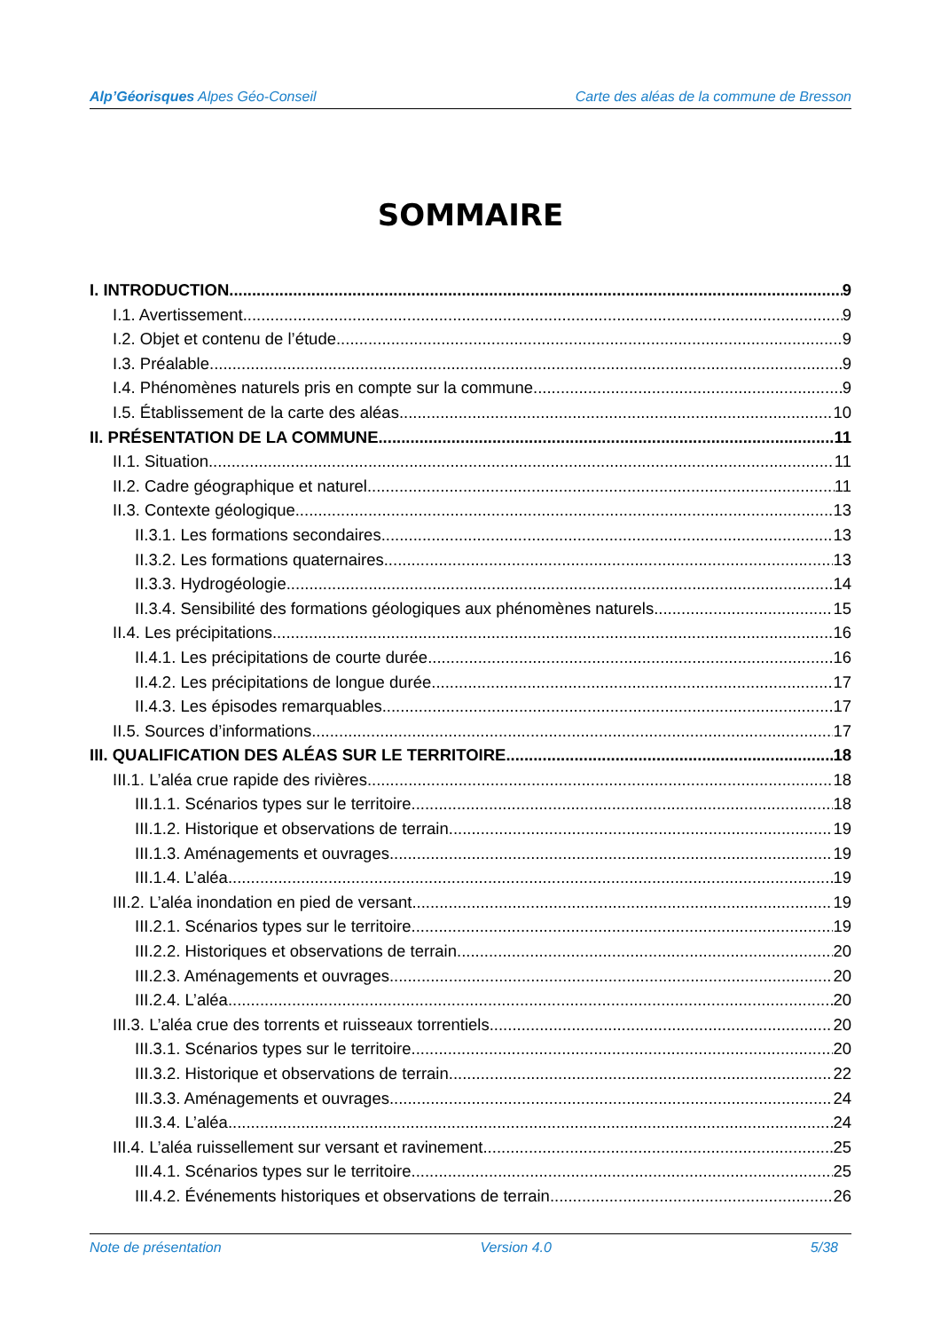Alp’Géorisques Alpes Géo-Conseil Carte des aléas de la commune de Bresson
SOMMAIRE
I. INTRODUCTION 9
I.1. Avertissement 9
I.2. Objet et contenu de l’étude 9
I.3. Préalable 9
I.4. Phénomènes naturels pris en compte sur la commune 9
I.5. Établissement de la carte des aléas 10
II. PRÉSENTATION DE LA COMMUNE 11
II.1. Situation 11
II.2. Cadre géographique et naturel 11
II.3. Contexte géologique 13
II.3.1. Les formations secondaires 13
II.3.2. Les formations quaternaires 13
II.3.3. Hydrogéologie 14
II.3.4. Sensibilité des formations géologiques aux phénomènes naturels 15
II.4. Les précipitations 16
II.4.1. Les précipitations de courte durée 16
II.4.2. Les précipitations de longue durée 17
II.4.3. Les épisodes remarquables 17
II.5. Sources d’informations 17
III. QUALIFICATION DES ALÉAS SUR LE TERRITOIRE 18
III.1. L’aléa crue rapide des rivières 18
III.1.1. Scénarios types sur le territoire 18
III.1.2. Historique et observations de terrain 19
III.1.3. Aménagements et ouvrages 19
III.1.4. L’aléa 19
III.2. L’aléa inondation en pied de versant 19
III.2.1. Scénarios types sur le territoire 19
III.2.2. Historiques et observations de terrain 20
III.2.3. Aménagements et ouvrages 20
III.2.4. L’aléa 20
III.3. L’aléa crue des torrents et ruisseaux torrentiels 20
III.3.1. Scénarios types sur le territoire 20
III.3.2. Historique et observations de terrain 22
III.3.3. Aménagements et ouvrages 24
III.3.4. L’aléa 24
III.4. L’aléa ruissellement sur versant et ravinement 25
III.4.1. Scénarios types sur le territoire 25
III.4.2. Événements historiques et observations de terrain 26
Note de présentation Version 4.0 5/38